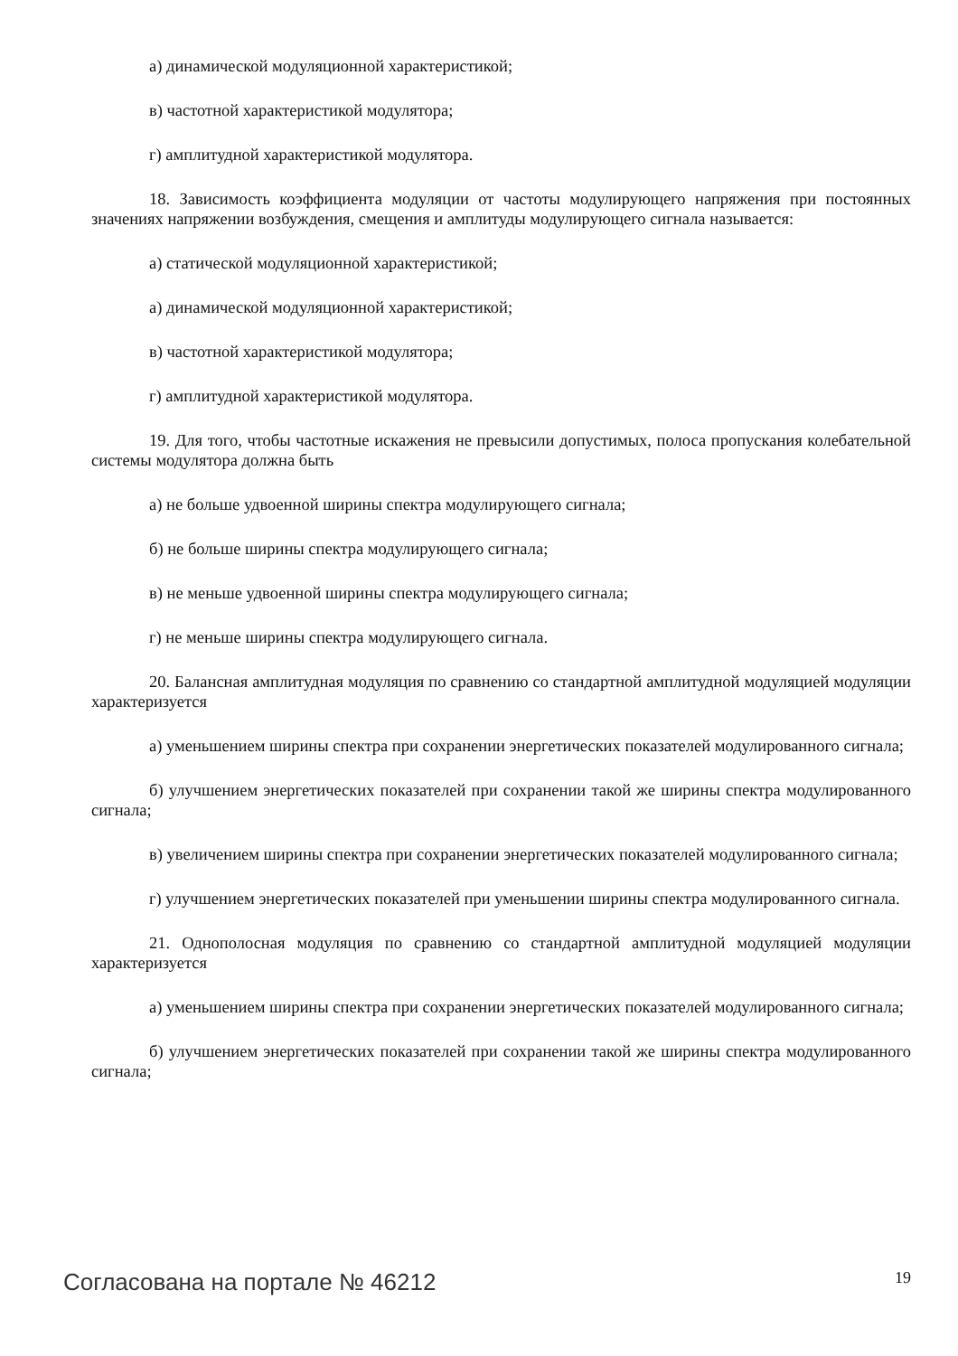а) динамической модуляционной характеристикой;
в) частотной характеристикой модулятора;
г) амплитудной характеристикой модулятора.
18. Зависимость коэффициента модуляции от частоты модулирующего напряжения при постоянных значениях напряжении возбуждения, смещения и амплитуды модулирующего сигнала называется:
а) статической модуляционной характеристикой;
а) динамической модуляционной характеристикой;
в) частотной характеристикой модулятора;
г) амплитудной характеристикой модулятора.
19. Для того, чтобы частотные искажения не превысили допустимых, полоса пропускания колебательной системы модулятора должна быть
а) не больше удвоенной ширины спектра модулирующего сигнала;
б) не больше ширины спектра модулирующего сигнала;
в) не меньше удвоенной ширины спектра модулирующего сигнала;
г) не меньше ширины спектра модулирующего сигнала.
20. Балансная амплитудная модуляция по сравнению со стандартной амплитудной модуляцией модуляции характеризуется
а) уменьшением ширины спектра при сохранении энергетических показателей модулированного сигнала;
б) улучшением энергетических показателей при сохранении такой же ширины спектра модулированного сигнала;
в) увеличением ширины спектра при сохранении энергетических показателей модулированного сигнала;
г) улучшением энергетических показателей при уменьшении ширины спектра модулированного сигнала.
21. Однополосная модуляция по сравнению со стандартной амплитудной модуляцией модуляции характеризуется
а) уменьшением ширины спектра при сохранении энергетических показателей модулированного сигнала;
б) улучшением энергетических показателей при сохранении такой же ширины спектра модулированного сигнала;
Согласована на портале № 46212 19